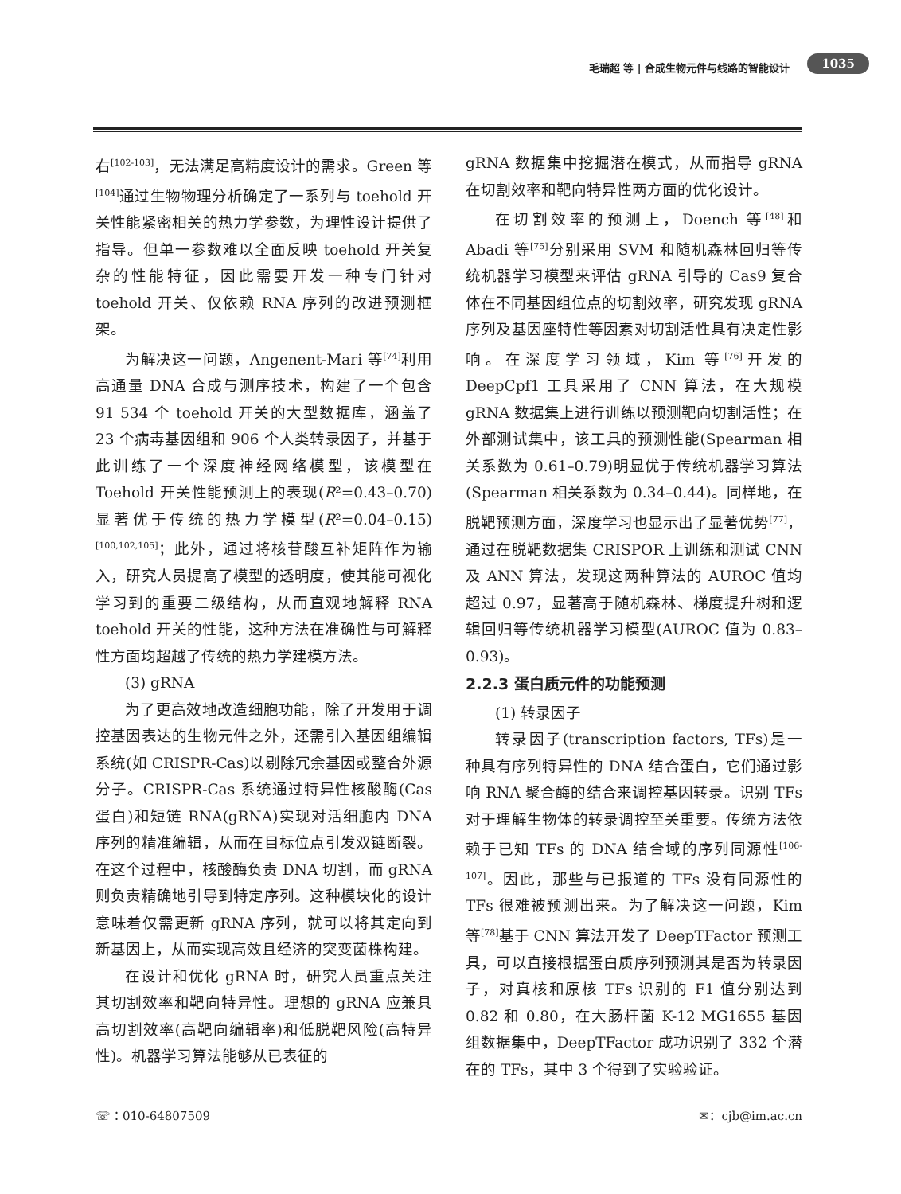毛瑞超 等 | 合成生物元件与线路的智能设计 1035
右<sup>[102-103]</sup>，无法满足高精度设计的需求。Green 等<sup>[104]</sup>通过生物物理分析确定了一系列与 toehold 开关性能紧密相关的热力学参数，为理性设计提供了指导。但单一参数难以全面反映 toehold 开关复杂的性能特征，因此需要开发一种专门针对 toehold 开关、仅依赖 RNA 序列的改进预测框架。
为解决这一问题，Angenent-Mari 等<sup>[74]</sup>利用高通量 DNA 合成与测序技术，构建了一个包含 91 534 个 toehold 开关的大型数据库，涵盖了 23 个病毒基因组和 906 个人类转录因子，并基于此训练了一个深度神经网络模型，该模型在 Toehold 开关性能预测上的表现(R²=0.43–0.70)显著优于传统的热力学模型(R²=0.04–0.15)<sup>[100,102,105]</sup>；此外，通过将核苷酸互补矩阵作为输入，研究人员提高了模型的透明度，使其能可视化学习到的重要二级结构，从而直观地解释 RNA toehold 开关的性能，这种方法在准确性与可解释性方面均超越了传统的热力学建模方法。
(3) gRNA
为了更高效地改造细胞功能，除了开发用于调控基因表达的生物元件之外，还需引入基因组编辑系统(如 CRISPR-Cas)以剔除冗余基因或整合外源分子。CRISPR-Cas 系统通过特异性核酸酶(Cas 蛋白)和短链 RNA(gRNA)实现对活细胞内 DNA 序列的精准编辑，从而在目标位点引发双链断裂。在这个过程中，核酸酶负责 DNA 切割，而 gRNA 则负责精确地引导到特定序列。这种模块化的设计意味着仅需更新 gRNA 序列，就可以将其定向到新基因上，从而实现高效且经济的突变菌株构建。
在设计和优化 gRNA 时，研究人员重点关注其切割效率和靶向特异性。理想的 gRNA 应兼具高切割效率(高靶向编辑率)和低脱靶风险(高特异性)。机器学习算法能够从已表征的
gRNA 数据集中挖掘潜在模式，从而指导 gRNA 在切割效率和靶向特异性两方面的优化设计。
在切割效率的预测上，Doench 等<sup>[48]</sup>和 Abadi 等<sup>[75]</sup>分别采用 SVM 和随机森林回归等传统机器学习模型来评估 gRNA 引导的 Cas9 复合体在不同基因组位点的切割效率，研究发现 gRNA 序列及基因座特性等因素对切割活性具有决定性影响。在深度学习领域，Kim 等<sup>[76]</sup>开发的 DeepCpf1 工具采用了 CNN 算法，在大规模 gRNA 数据集上进行训练以预测靶向切割活性；在外部测试集中，该工具的预测性能(Spearman 相关系数为 0.61–0.79)明显优于传统机器学习算法(Spearman 相关系数为 0.34–0.44)。同样地，在脱靶预测方面，深度学习也显示出了显著优势<sup>[77]</sup>，通过在脱靶数据集 CRISPOR 上训练和测试 CNN 及 ANN 算法，发现这两种算法的 AUROC 值均超过 0.97，显著高于随机森林、梯度提升树和逻辑回归等传统机器学习模型(AUROC 值为 0.83–0.93)。
2.2.3 蛋白质元件的功能预测
(1) 转录因子
转录因子(transcription factors, TFs)是一种具有序列特异性的 DNA 结合蛋白，它们通过影响 RNA 聚合酶的结合来调控基因转录。识别 TFs 对于理解生物体的转录调控至关重要。传统方法依赖于已知 TFs 的 DNA 结合域的序列同源性<sup>[106-107]</sup>。因此，那些与已报道的 TFs 没有同源性的 TFs 很难被预测出来。为了解决这一问题，Kim 等<sup>[78]</sup>基于 CNN 算法开发了 DeepTFactor 预测工具，可以直接根据蛋白质序列预测其是否为转录因子，对真核和原核 TFs 识别的 F1 值分别达到 0.82 和 0.80，在大肠杆菌 K-12 MG1655 基因组数据集中，DeepTFactor 成功识别了 332 个潜在的 TFs，其中 3 个得到了实验验证。
☏：010-64807509 ✉：cjb@im.ac.cn